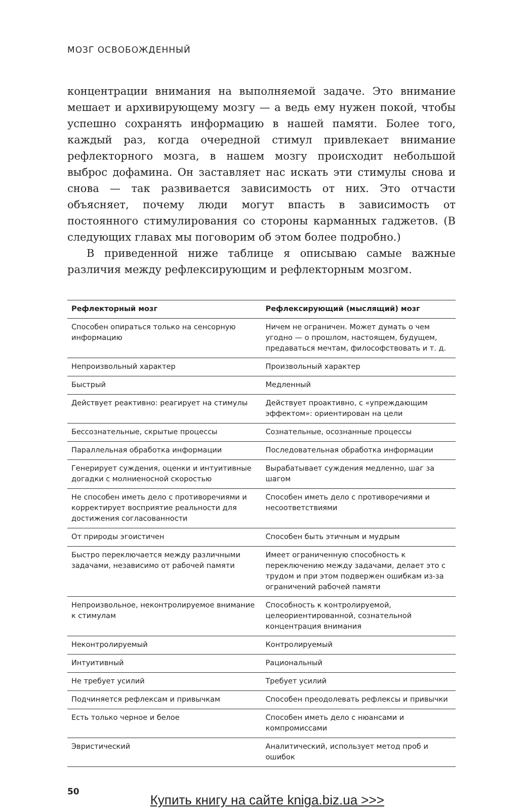МОЗГ ОСВОБОЖДЕННЫЙ
концентрации внимания на выполняемой задаче. Это внимание мешает и архивирующему мозгу — а ведь ему нужен покой, чтобы успешно сохранять информацию в нашей памяти. Более того, каждый раз, когда очередной стимул привлекает внимание рефлекторного мозга, в нашем мозгу происходит небольшой выброс дофамина. Он заставляет нас искать эти стимулы снова и снова — так развивается зависимость от них. Это отчасти объясняет, почему люди могут впасть в зависимость от постоянного стимулирования со стороны карманных гаджетов. (В следующих главах мы поговорим об этом более подробно.)
В приведенной ниже таблице я описываю самые важные различия между рефлексирующим и рефлекторным мозгом.
| Рефлекторный мозг | Рефлексирующий (мыслящий) мозг |
| --- | --- |
| Способен опираться только на сенсорную информацию | Ничем не ограничен. Может думать о чем угодно — о прошлом, настоящем, будущем, предаваться мечтам, философствовать и т. д. |
| Непроизвольный характер | Произвольный характер |
| Быстрый | Медленный |
| Действует реактивно: реагирует на стимулы | Действует проактивно, с «упреждающим эффектом»: ориентирован на цели |
| Бессознательные, скрытые процессы | Сознательные, осознанные процессы |
| Параллельная обработка информации | Последовательная обработка информации |
| Генерирует суждения, оценки и интуитивные догадки с молниеносной скоростью | Вырабатывает суждения медленно, шаг за шагом |
| Не способен иметь дело с противоречиями и корректирует восприятие реальности для достижения согласованности | Способен иметь дело с противоречиями и несоответствиями |
| От природы эгоистичен | Способен быть этичным и мудрым |
| Быстро переключается между различными задачами, независимо от рабочей памяти | Имеет ограниченную способность к переключению между задачами, делает это с трудом и при этом подвержен ошибкам из-за ограничений рабочей памяти |
| Непроизвольное, неконтролируемое внимание к стимулам | Способность к контролируемой, целеориентированной, сознательной концентрация внимания |
| Неконтролируемый | Контролируемый |
| Интуитивный | Рациональный |
| Не требует усилий | Требует усилий |
| Подчиняется рефлексам и привычкам | Способен преодолевать рефлексы и привычки |
| Есть только черное и белое | Способен иметь дело с нюансами и компромиссами |
| Эвристический | Аналитический, использует метод проб и ошибок |
50 Купить книгу на сайте kniga.biz.ua >>>